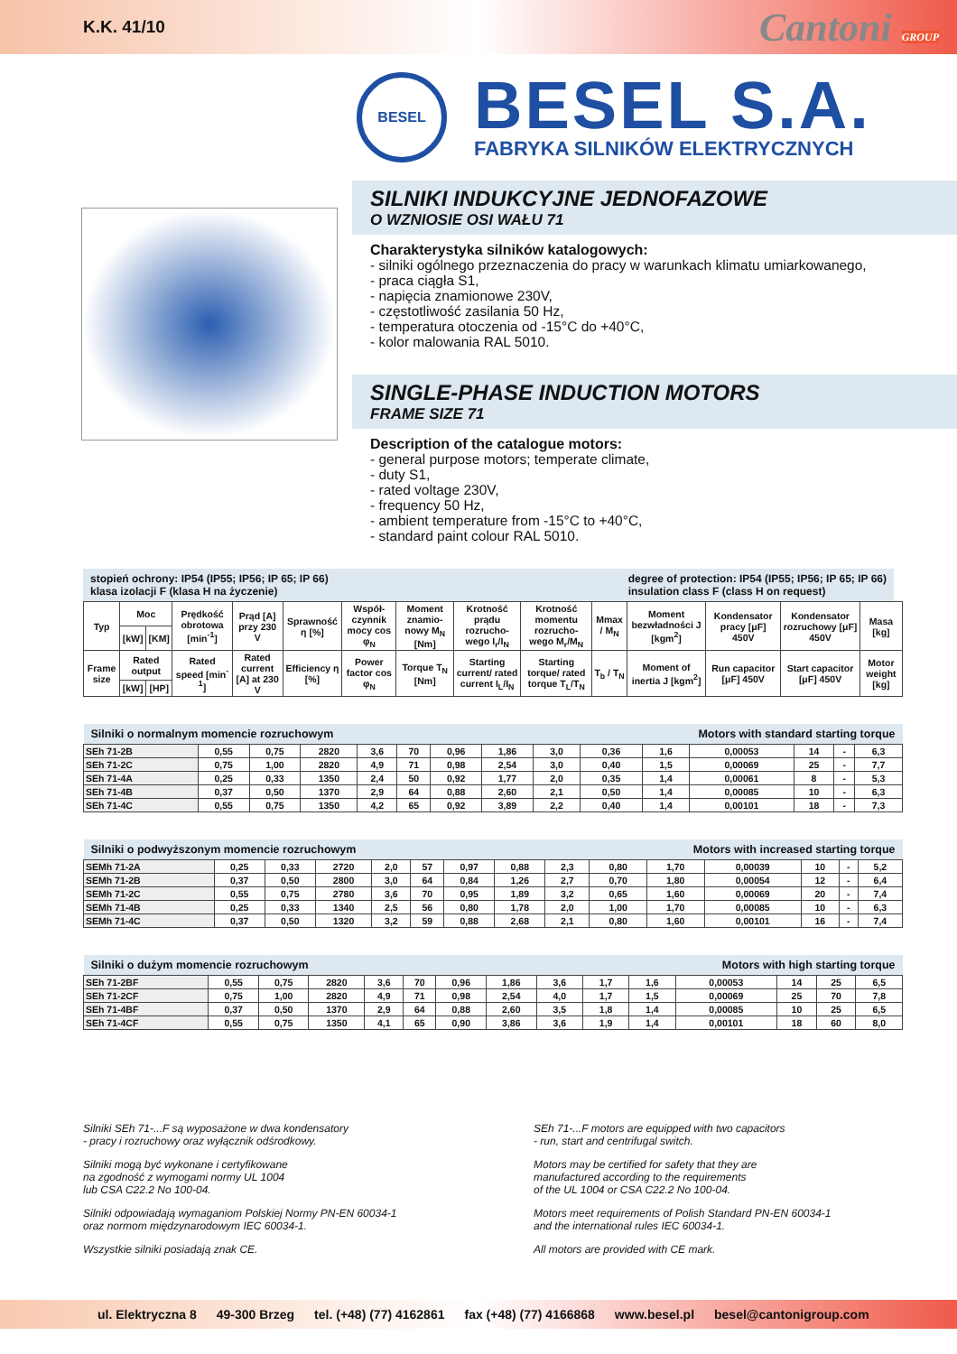K.K. 41/10 Cantoni GROUP
BESEL
BESEL S.A.
FABRYKA SILNIKÓW ELEKTRYCZNYCH
SILNIKI INDUKCYJNE JEDNOFAZOWE
O WZNIOSIE OSI WAŁU 71
Charakterystyka silników katalogowych:
- silniki ogólnego przeznaczenia do pracy w warunkach klimatu umiarkowanego,
- praca ciągła S1,
- napięcia znamionowe 230V,
- częstotliwość zasilania 50 Hz,
- temperatura otoczenia od -15°C do +40°C,
- kolor malowania RAL 5010.
SINGLE-PHASE INDUCTION MOTORS
FRAME SIZE 71
Description of the catalogue motors:
- general purpose motors; temperate climate,
- duty S1,
- rated voltage 230V,
- frequency 50 Hz,
- ambient temperature from -15°C to +40°C,
- standard paint colour RAL 5010.
stopień ochrony: IP54 (IP55; IP56; IP 65; IP 66)
klasa izolacji F (klasa H na życzenie) degree of protection: IP54 (IP55; IP56; IP 65; IP 66)
insulation class F (class H on request)
| Typ | Moc | | Prędkość obrotowa [min<sup>-1</sup>] | Prąd [A] przy 230 V | Sprawność η [%] | Współ-czynnik mocy cos φ<sub>N</sub> | Moment znamio-nowy M<sub>N</sub> [Nm] | Krotność prądu rozrucho-wego I<sub>r</sub>/I<sub>N</sub> | Krotność momentu rozrucho-wego M<sub>r</sub>/M<sub>N</sub> | Mmax / M<sub>N</sub> | Moment bezwładności J [kgm<sup>2</sup>] | Kondensator pracy [μF] 450V | Kondensator rozruchowy [μF] 450V | Masa [kg] |
| --- | --- | --- | --- | --- | --- | --- | --- | --- | --- | --- | --- | --- | --- | --- |
| | [kW] | [KM] | | | | | | | | | | | | |
| Frame size | Rated output | | Rated speed [min<sup>-1</sup>] | Rated current [A] at 230 V | Efficiency η [%] | Power factor cos φ<sub>N</sub> | Torque T<sub>N</sub> [Nm] | Starting current/ rated current I<sub>L</sub>/I<sub>N</sub> | Starting torque/ rated torque T<sub>L</sub>/T<sub>N</sub> | T<sub>b</sub> / T<sub>N</sub> | Moment of inertia J [kgm<sup>2</sup>] | Run capacitor [μF] 450V | Start capacitor [μF] 450V | Motor weight [kg] |
| | [kW] | [HP] | | | | | | | | | | | | |
| Silniki o normalnym momencie rozruchowym | | | | | | | | Motors with standard starting torque | | | | | | |
| --- | --- | --- | --- | --- | --- | --- | --- | --- | --- | --- | --- | --- | --- | --- |
| SEh 71-2B | 0,55 | 0,75 | 2820 | 3,6 | 70 | 0,96 | 1,86 | 3,0 | 0,36 | 1,6 | 0,00053 | 14 | - | 6,3 |
| SEh 71-2C | 0,75 | 1,00 | 2820 | 4,9 | 71 | 0,98 | 2,54 | 3,0 | 0,40 | 1,5 | 0,00069 | 25 | - | 7,7 |
| SEh 71-4A | 0,25 | 0,33 | 1350 | 2,4 | 50 | 0,92 | 1,77 | 2,0 | 0,35 | 1,4 | 0,00061 | 8 | - | 5,3 |
| SEh 71-4B | 0,37 | 0,50 | 1370 | 2,9 | 64 | 0,88 | 2,60 | 2,1 | 0,50 | 1,4 | 0,00085 | 10 | - | 6,3 |
| SEh 71-4C | 0,55 | 0,75 | 1350 | 4,2 | 65 | 0,92 | 3,89 | 2,2 | 0,40 | 1,4 | 0,00101 | 18 | - | 7,3 |
| Silniki o podwyższonym momencie rozruchowym | | | | | | | | Motors with increased starting torque | | | | | | |
| --- | --- | --- | --- | --- | --- | --- | --- | --- | --- | --- | --- | --- | --- | --- |
| SEMh 71-2A | 0,25 | 0,33 | 2720 | 2,0 | 57 | 0,97 | 0,88 | 2,3 | 0,80 | 1,70 | 0,00039 | 10 | - | 5,2 |
| SEMh 71-2B | 0,37 | 0,50 | 2800 | 3,0 | 64 | 0,84 | 1,26 | 2,7 | 0,70 | 1,80 | 0,00054 | 12 | - | 6,4 |
| SEMh 71-2C | 0,55 | 0,75 | 2780 | 3,6 | 70 | 0,95 | 1,89 | 3,2 | 0,65 | 1,60 | 0,00069 | 20 | - | 7,4 |
| SEMh 71-4B | 0,25 | 0,33 | 1340 | 2,5 | 56 | 0,80 | 1,78 | 2,0 | 1,00 | 1,70 | 0,00085 | 10 | - | 6,3 |
| SEMh 71-4C | 0,37 | 0,50 | 1320 | 3,2 | 59 | 0,88 | 2,68 | 2,1 | 0,80 | 1,60 | 0,00101 | 16 | - | 7,4 |
| Silniki o dużym momencie rozruchowym | | | | | | | | Motors with high starting torque | | | | | | |
| --- | --- | --- | --- | --- | --- | --- | --- | --- | --- | --- | --- | --- | --- | --- |
| SEh 71-2BF | 0,55 | 0,75 | 2820 | 3,6 | 70 | 0,96 | 1,86 | 3,6 | 1,7 | 1,6 | 0,00053 | 14 | 25 | 6,5 |
| SEh 71-2CF | 0,75 | 1,00 | 2820 | 4,9 | 71 | 0,98 | 2,54 | 4,0 | 1,7 | 1,5 | 0,00069 | 25 | 70 | 7,8 |
| SEh 71-4BF | 0,37 | 0,50 | 1370 | 2,9 | 64 | 0,88 | 2,60 | 3,5 | 1,8 | 1,4 | 0,00085 | 10 | 25 | 6,5 |
| SEh 71-4CF | 0,55 | 0,75 | 1350 | 4,1 | 65 | 0,90 | 3,86 | 3,6 | 1,9 | 1,4 | 0,00101 | 18 | 60 | 8,0 |
Silniki SEh 71-...F są wyposażone w dwa kondensatory
- pracy i rozruchowy oraz wyłącznik odśrodkowy.
Silniki mogą być wykonane i certyfikowane
na zgodność z wymogami normy UL 1004
lub CSA C22.2 No 100-04.
Silniki odpowiadają wymaganiom Polskiej Normy PN-EN 60034-1
oraz normom międzynarodowym IEC 60034-1.
Wszystkie silniki posiadają znak CE.
SEh 71-...F motors are equipped with two capacitors
- run, start and centrifugal switch.
Motors may be certified for safety that they are
manufactured according to the requirements
of the UL 1004 or CSA C22.2 No 100-04.
Motors meet requirements of Polish Standard PN-EN 60034-1
and the international rules IEC 60034-1.
All motors are provided with CE mark.
ul. Elektryczna 8 49-300 Brzeg tel. (+48) (77) 4162861 fax (+48) (77) 4166868 www.besel.pl besel@cantonigroup.com